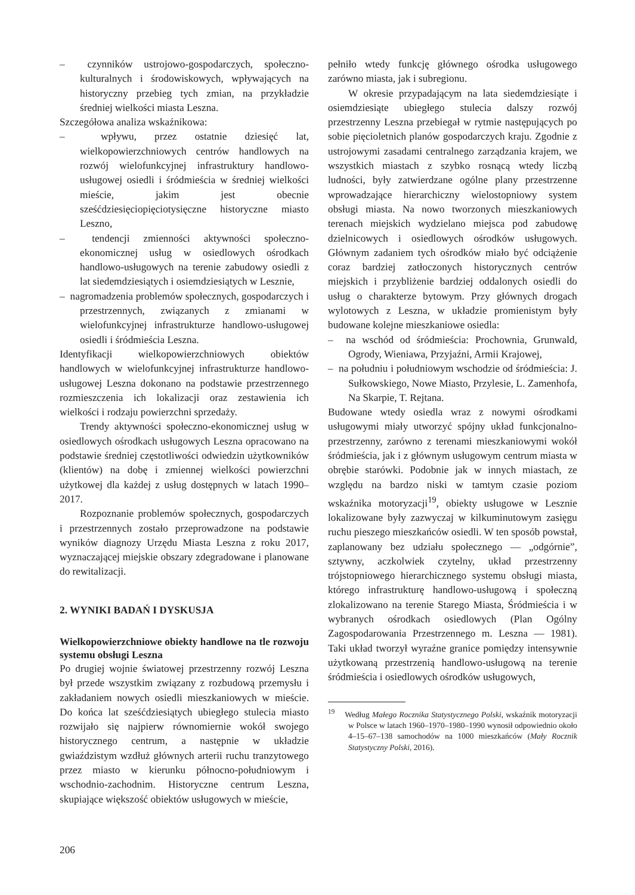– czynników ustrojowo-gospodarczych, społeczno-kulturalnych i środowiskowych, wpływających na historyczny przebieg tych zmian, na przykładzie średniej wielkości miasta Leszna.
Szczegółowa analiza wskaźnikowa:
– wpływu, przez ostatnie dziesięć lat, wielkopowierzchniowych centrów handlowych na rozwój wielofunkcyjnej infrastruktury handlowo-usługowej osiedli i śródmieścia w średniej wielkości mieście, jakim jest obecnie sześćdziesięciopięciotysięczne historyczne miasto Leszno,
– tendencji zmienności aktywności społeczno-ekonomicznej usług w osiedlowych ośrodkach handlowo-usługowych na terenie zabudowy osiedli z lat siedemdziesiątych i osiemdziesiątych w Lesznie,
– nagromadzenia problemów społecznych, gospodarczych i przestrzennych, związanych z zmianami w wielofunkcyjnej infrastrukturze handlowo-usługowej osiedli i śródmieścia Leszna.
Identyfikacji wielkopowierzchniowych obiektów handlowych w wielofunkcyjnej infrastrukturze handlowo-usługowej Leszna dokonano na podstawie przestrzennego rozmieszczenia ich lokalizacji oraz zestawienia ich wielkości i rodzaju powierzchni sprzedaży.
Trendy aktywności społeczno-ekonomicznej usług w osiedlowych ośrodkach usługowych Leszna opracowano na podstawie średniej częstotliwości odwiedzin użytkowników (klientów) na dobę i zmiennej wielkości powierzchni użytkowej dla każdej z usług dostępnych w latach 1990–2017.
Rozpoznanie problemów społecznych, gospodarczych i przestrzennych zostało przeprowadzone na podstawie wyników diagnozy Urzędu Miasta Leszna z roku 2017, wyznaczającej miejskie obszary zdegradowane i planowane do rewitalizacji.
2. WYNIKI BADAŃ I DYSKUSJA
Wielkopowierzchniowe obiekty handlowe na tle rozwoju systemu obsługi Leszna
Po drugiej wojnie światowej przestrzenny rozwój Leszna był przede wszystkim związany z rozbudową przemysłu i zakładaniem nowych osiedli mieszkaniowych w mieście. Do końca lat sześćdziesiątych ubiegłego stulecia miasto rozwijało się najpierw równomiernie wokół swojego historycznego centrum, a następnie w układzie gwiaździstym wzdłuż głównych arterii ruchu tranzytowego przez miasto w kierunku północno-południowym i wschodnio-zachodnim. Historyczne centrum Leszna, skupiające większość obiektów usługowych w mieście,
pełniło wtedy funkcję głównego ośrodka usługowego zarówno miasta, jak i subregionu.
W okresie przypadającym na lata siedemdziesiąte i osiemdziesiąte ubiegłego stulecia dalszy rozwój przestrzenny Leszna przebiegał w rytmie następujących po sobie pięcioletnich planów gospodarczych kraju. Zgodnie z ustrojowymi zasadami centralnego zarządzania krajem, we wszystkich miastach z szybko rosnącą wtedy liczbą ludności, były zatwierdzane ogólne plany przestrzenne wprowadzające hierarchiczny wielostopniowy system obsługi miasta. Na nowo tworzonych mieszkaniowych terenach miejskich wydzielano miejsca pod zabudowę dzielnicowych i osiedlowych ośrodków usługowych. Głównym zadaniem tych ośrodków miało być odciążenie coraz bardziej zatłoczonych historycznych centrów miejskich i przybliżenie bardziej oddalonych osiedli do usług o charakterze bytowym. Przy głównych drogach wylotowych z Leszna, w układzie promienistym były budowane kolejne mieszkaniowe osiedla:
– na wschód od śródmieścia: Prochownia, Grunwald, Ogrody, Wieniawa, Przyjaźni, Armii Krajowej,
– na południu i południowym wschodzie od śródmieścia: J. Sułkowskiego, Nowe Miasto, Przylesie, L. Zamenhofa, Na Skarpie, T. Rejtana.
Budowane wtedy osiedla wraz z nowymi ośrodkami usługowymi miały utworzyć spójny układ funkcjonalno-przestrzenny, zarówno z terenami mieszkaniowymi wokół śródmieścia, jak i z głównym usługowym centrum miasta w obrębie starówki. Podobnie jak w innych miastach, ze względu na bardzo niski w tamtym czasie poziom wskaźnika motoryzacji<sup>19</sup>, obiekty usługowe w Lesznie lokalizowane były zazwyczaj w kilkuminutowym zasięgu ruchu pieszego mieszkańców osiedli. W ten sposób powstał, zaplanowany bez udziału społecznego — „odgórnie”, sztywny, aczkolwiek czytelny, układ przestrzenny trójstopniowego hierarchicznego systemu obsługi miasta, którego infrastrukturę handlowo-usługową i społeczną zlokalizowano na terenie Starego Miasta, Śródmieścia i w wybranych ośrodkach osiedlowych (Plan Ogólny Zagospodarowania Przestrzennego m. Leszna — 1981). Taki układ tworzył wyraźne granice pomiędzy intensywnie użytkowaną przestrzenią handlowo-usługową na terenie śródmieścia i osiedlowych ośrodków usługowych,
<sup>19</sup> Według Małego Rocznika Statystycznego Polski, wskaźnik motoryzacji w Polsce w latach 1960–1970–1980–1990 wynosił odpowiednio około 4–15–67–138 samochodów na 1000 mieszkańców (Mały Rocznik Statystyczny Polski, 2016).
206